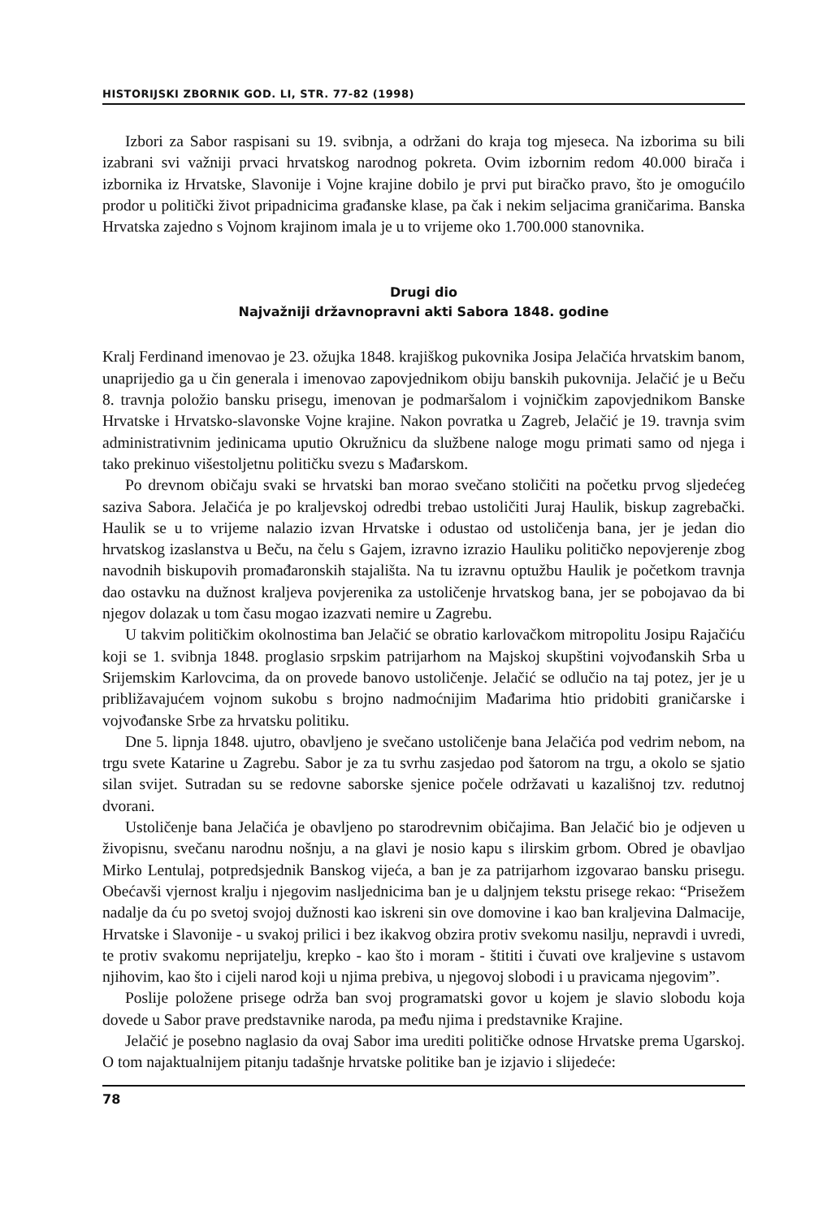HISTORIJSKI ZBORNIK GOD. LI, STR. 77-82 (1998)
Izbori za Sabor raspisani su 19. svibnja, a održani do kraja tog mjeseca. Na izborima su bili izabrani svi važniji prvaci hrvatskog narodnog pokreta. Ovim izbornim redom 40.000 birača i izbornika iz Hrvatske, Slavonije i Vojne krajine dobilo je prvi put biračko pravo, što je omogućilo prodor u politički život pripadnicima građanske klase, pa čak i nekim seljacima graničarima. Banska Hrvatska zajedno s Vojnom krajinom imala je u to vrijeme oko 1.700.000 stanovnika.
Drugi dio
Najvažniji državnopravni akti Sabora 1848. godine
Kralj Ferdinand imenovao je 23. ožujka 1848. krajiškog pukovnika Josipa Jelačića hrvatskim banom, unaprijedio ga u čin generala i imenovao zapovjednikom obiju banskih pukovnija. Jelačić je u Beču 8. travnja položio bansku prisegu, imenovan je podmaršalom i vojničkim zapovjednikom Banske Hrvatske i Hrvatsko-slavonske Vojne krajine. Nakon povratka u Zagreb, Jelačić je 19. travnja svim administrativnim jedinicama uputio Okružnicu da službene naloge mogu primati samo od njega i tako prekinuo višestoljetnu političku svezu s Mađarskom.
Po drevnom običaju svaki se hrvatski ban morao svečano stoličiti na početku prvog sljedećeg saziva Sabora. Jelačića je po kraljevskoj odredbi trebao ustoličiti Juraj Haulik, biskup zagrebački. Haulik se u to vrijeme nalazio izvan Hrvatske i odustao od ustoličenja bana, jer je jedan dio hrvatskog izaslanstva u Beču, na čelu s Gajem, izravno izrazio Hauliku političko nepovjerenje zbog navodnih biskupovih promađaronskih stajališta. Na tu izravnu optužbu Haulik je početkom travnja dao ostavku na dužnost kraljeva povjerenika za ustoličenje hrvatskog bana, jer se pobojavao da bi njegov dolazak u tom času mogao izazvati nemire u Zagrebu.
U takvim političkim okolnostima ban Jelačić se obratio karlovačkom mitropolitu Josipu Rajačiću koji se 1. svibnja 1848. proglasio srpskim patrijarhom na Majskoj skupštini vojvođanskih Srba u Srijemskim Karlovcima, da on provede banovo ustoličenje. Jelačić se odlučio na taj potez, jer je u približavajućem vojnom sukobu s brojno nadmoćnijim Mađarima htio pridobiti graničarske i vojvođanske Srbe za hrvatsku politiku.
Dne 5. lipnja 1848. ujutro, obavljeno je svečano ustoličenje bana Jelačića pod vedrim nebom, na trgu svete Katarine u Zagrebu. Sabor je za tu svrhu zasjedao pod šatorom na trgu, a okolo se sjatio silan svijet. Sutradan su se redovne saborske sjenice počele održavati u kazališnoj tzv. redutnoj dvorani.
Ustoličenje bana Jelačića je obavljeno po starodrevnim običajima. Ban Jelačić bio je odjeven u živopisnu, svečanu narodnu nošnju, a na glavi je nosio kapu s ilirskim grbom. Obred je obavljao Mirko Lentulaj, potpredsjednik Banskog vijeća, a ban je za patrijarhom izgovarao bansku prisegu. Obećavši vjernost kralju i njegovim nasljednicima ban je u daljnjem tekstu prisege rekao: “Prisežem nadalje da ću po svetoj svojoj dužnosti kao iskreni sin ove domovine i kao ban kraljevina Dalmacije, Hrvatske i Slavonije - u svakoj prilici i bez ikakvog obzira protiv svekomu nasilju, nepravdi i uvredi, te protiv svakomu neprijatelju, krepko - kao što i moram - štititi i čuvati ove kraljevine s ustavom njihovim, kao što i cijeli narod koji u njima prebiva, u njegovoj slobodi i u pravicama njegovim”.
Poslije položene prisege održa ban svoj programatski govor u kojem je slavio slobodu koja dovede u Sabor prave predstavnike naroda, pa među njima i predstavnike Krajine.
Jelačić je posebno naglasio da ovaj Sabor ima urediti političke odnose Hrvatske prema Ugarskoj. O tom najaktualnijem pitanju tadašnje hrvatske politike ban je izjavio i slijedeće:
78